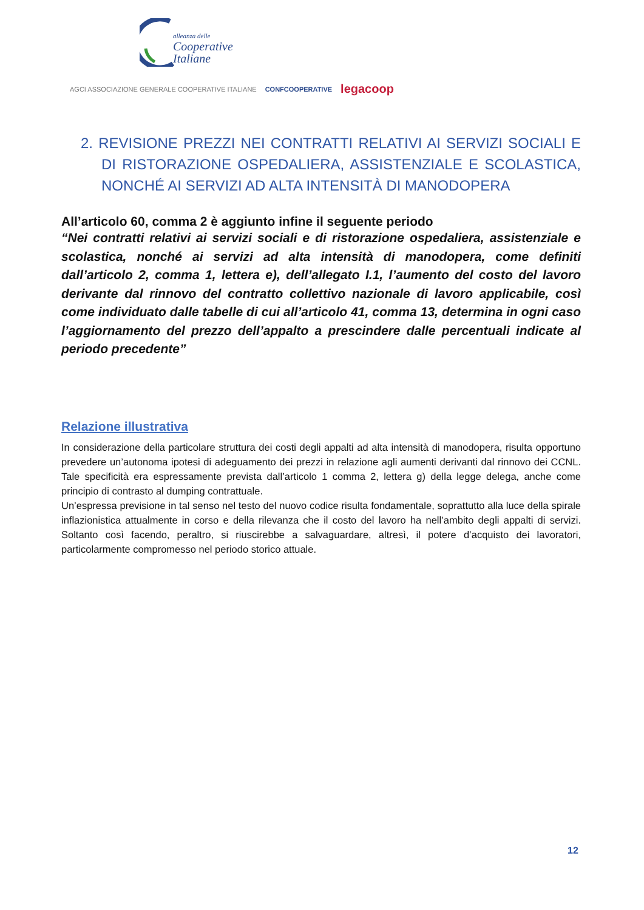alleanza delle
Cooperative
Italiane
AGCI ASSOCIAZIONE GENERALE COOPERATIVE ITALIANE CONFCOOPERATIVE legacoop
2. REVISIONE PREZZI NEI CONTRATTI RELATIVI AI SERVIZI SOCIALI E DI RISTORAZIONE OSPEDALIERA, ASSISTENZIALE E SCOLASTICA, NONCHÉ AI SERVIZI AD ALTA INTENSITÀ DI MANODOPERA
All’articolo 60, comma 2 è aggiunto infine il seguente periodo
“Nei contratti relativi ai servizi sociali e di ristorazione ospedaliera, assistenziale e scolastica, nonché ai servizi ad alta intensità di manodopera, come definiti dall’articolo 2, comma 1, lettera e), dell’allegato I.1, l’aumento del costo del lavoro derivante dal rinnovo del contratto collettivo nazionale di lavoro applicabile, così come individuato dalle tabelle di cui all’articolo 41, comma 13, determina in ogni caso l’aggiornamento del prezzo dell’appalto a prescindere dalle percentuali indicate al periodo precedente”
Relazione illustrativa
In considerazione della particolare struttura dei costi degli appalti ad alta intensità di manodopera, risulta opportuno prevedere un’autonoma ipotesi di adeguamento dei prezzi in relazione agli aumenti derivanti dal rinnovo dei CCNL. Tale specificità era espressamente prevista dall’articolo 1 comma 2, lettera g) della legge delega, anche come principio di contrasto al dumping contrattuale.
Un’espressa previsione in tal senso nel testo del nuovo codice risulta fondamentale, soprattutto alla luce della spirale inflazionistica attualmente in corso e della rilevanza che il costo del lavoro ha nell’ambito degli appalti di servizi. Soltanto così facendo, peraltro, si riuscirebbe a salvaguardare, altresì, il potere d’acquisto dei lavoratori, particolarmente compromesso nel periodo storico attuale.
12